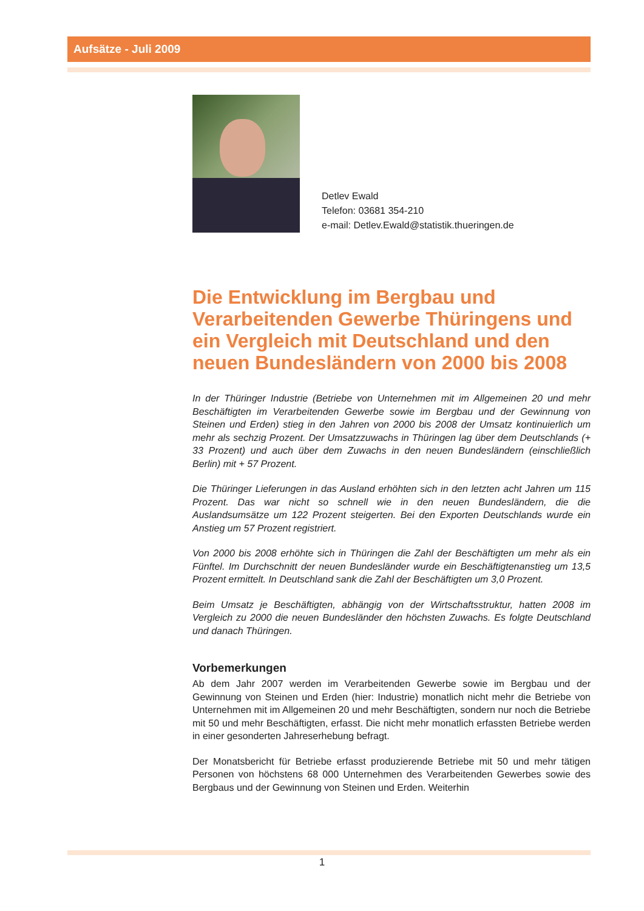Aufsätze - Juli 2009
Detlev Ewald
Telefon: 03681 354-210
e-mail: Detlev.Ewald@statistik.thueringen.de
Die Entwicklung im Bergbau und Verarbeitenden Gewerbe Thüringens und ein Vergleich mit Deutschland und den neuen Bundesländern von 2000 bis 2008
In der Thüringer Industrie (Betriebe von Unternehmen mit im Allgemeinen 20 und mehr Beschäftigten im Verarbeitenden Gewerbe sowie im Bergbau und der Gewinnung von Steinen und Erden) stieg in den Jahren von 2000 bis 2008 der Umsatz kontinuierlich um mehr als sechzig Prozent. Der Umsatzzuwachs in Thüringen lag über dem Deutschlands (+ 33 Prozent) und auch über dem Zuwachs in den neuen Bundesländern (einschließlich Berlin) mit + 57 Prozent.
Die Thüringer Lieferungen in das Ausland erhöhten sich in den letzten acht Jahren um 115 Prozent. Das war nicht so schnell wie in den neuen Bundesländern, die die Auslandsumsätze um 122 Prozent steigerten. Bei den Exporten Deutschlands wurde ein Anstieg um 57 Prozent registriert.
Von 2000 bis 2008 erhöhte sich in Thüringen die Zahl der Beschäftigten um mehr als ein Fünftel. Im Durchschnitt der neuen Bundesländer wurde ein Beschäftigtenanstieg um 13,5 Prozent ermittelt. In Deutschland sank die Zahl der Beschäftigten um 3,0 Prozent.
Beim Umsatz je Beschäftigten, abhängig von der Wirtschaftsstruktur, hatten 2008 im Vergleich zu 2000 die neuen Bundesländer den höchsten Zuwachs. Es folgte Deutschland und danach Thüringen.
Vorbemerkungen
Ab dem Jahr 2007 werden im Verarbeitenden Gewerbe sowie im Bergbau und der Gewinnung von Steinen und Erden (hier: Industrie) monatlich nicht mehr die Betriebe von Unternehmen mit im Allgemeinen 20 und mehr Beschäftigten, sondern nur noch die Betriebe mit 50 und mehr Beschäftigten, erfasst. Die nicht mehr monatlich erfassten Betriebe werden in einer gesonderten Jahreserhebung befragt.
Der Monatsbericht für Betriebe erfasst produzierende Betriebe mit 50 und mehr tätigen Personen von höchstens 68 000 Unternehmen des Verarbeitenden Gewerbes sowie des Bergbaus und der Gewinnung von Steinen und Erden. Weiterhin
1